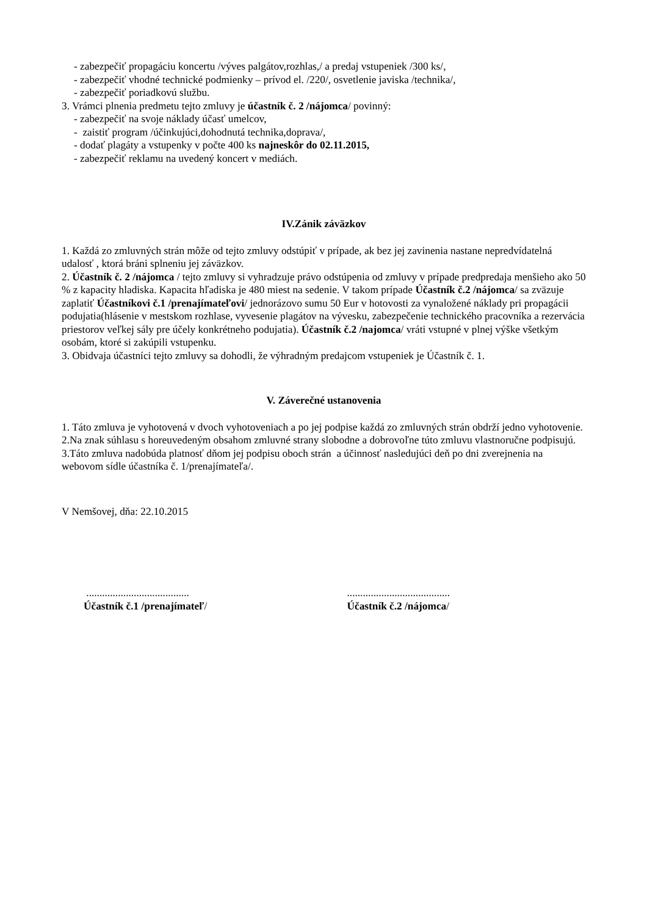- zabezpečiť propagáciu koncertu /výves palgátov,rozhlas,/ a predaj vstupeniek /300 ks/,
- zabezpečiť vhodné technické podmienky – prívod el. /220/, osvetlenie javiska /technika/,
- zabezpečiť poriadkovú službu.
3. Vrámci plnenia predmetu tejto zmluvy je účastník č. 2 /nájomca/ povinný:
- zabezpečiť na svoje náklady účasť umelcov,
- zaistiť program /účinkujúci,dohodnutá technika,doprava/,
- dodať plagáty a vstupenky v počte 400 ks najneskôr do 02.11.2015,
- zabezpečiť reklamu na uvedený koncert v mediách.
IV.Zánik záväzkov
1. Každá zo zmluvných strán môže od tejto zmluvy odstúpiť v prípade, ak bez jej zavinenia nastane nepredvídatelná udalosť , ktorá bráni splneniu jej záväzkov.
2. Účastník č. 2 /nájomca / tejto zmluvy si vyhradzuje právo odstúpenia od zmluvy v prípade predpredaja menšieho ako 50 % z kapacity hladiska. Kapacita hľadiska je 480 miest na sedenie. V takom prípade Účastník č.2 /nájomca/ sa zväzuje zaplatiť Účastníkovi č.1 /prenajímateľovi/ jednorázovo sumu 50 Eur v hotovosti za vynaložené náklady pri propagácii podujatia(hlásenie v mestskom rozhlase, vyvesenie plagátov na vývesku, zabezpečenie technického pracovníka a rezervácia priestorov veľkej sály pre účely konkrétneho podujatia). Účastník č.2 /najomca/ vráti vstupné v plnej výške všetkým osobám, ktoré si zakúpili vstupenku.
3. Obidvaja účastníci tejto zmluvy sa dohodli, že výhradným predajcom vstupeniek je Účastník č. 1.
V. Záverečné ustanovenia
1. Táto zmluva je vyhotovená v dvoch vyhotoveniach a po jej podpise každá zo zmluvných strán obdrží jedno vyhotovenie.
2.Na znak súhlasu s horeuvedeným obsahom zmluvné strany slobodne a dobrovoľne túto zmluvu vlastnoručne podpisujú.
3.Táto zmluva nadobúda platnosť dňom jej podpisu oboch strán a účinnosť nasledujúci deň po dni zverejnenia na webovom sídle účastníka č. 1/prenajímateľa/.
V Nemšovej, dňa: 22.10.2015
.......................................
Účastník č.1 /prenajímateľ/
.......................................
Účastník č.2 /nájomca/